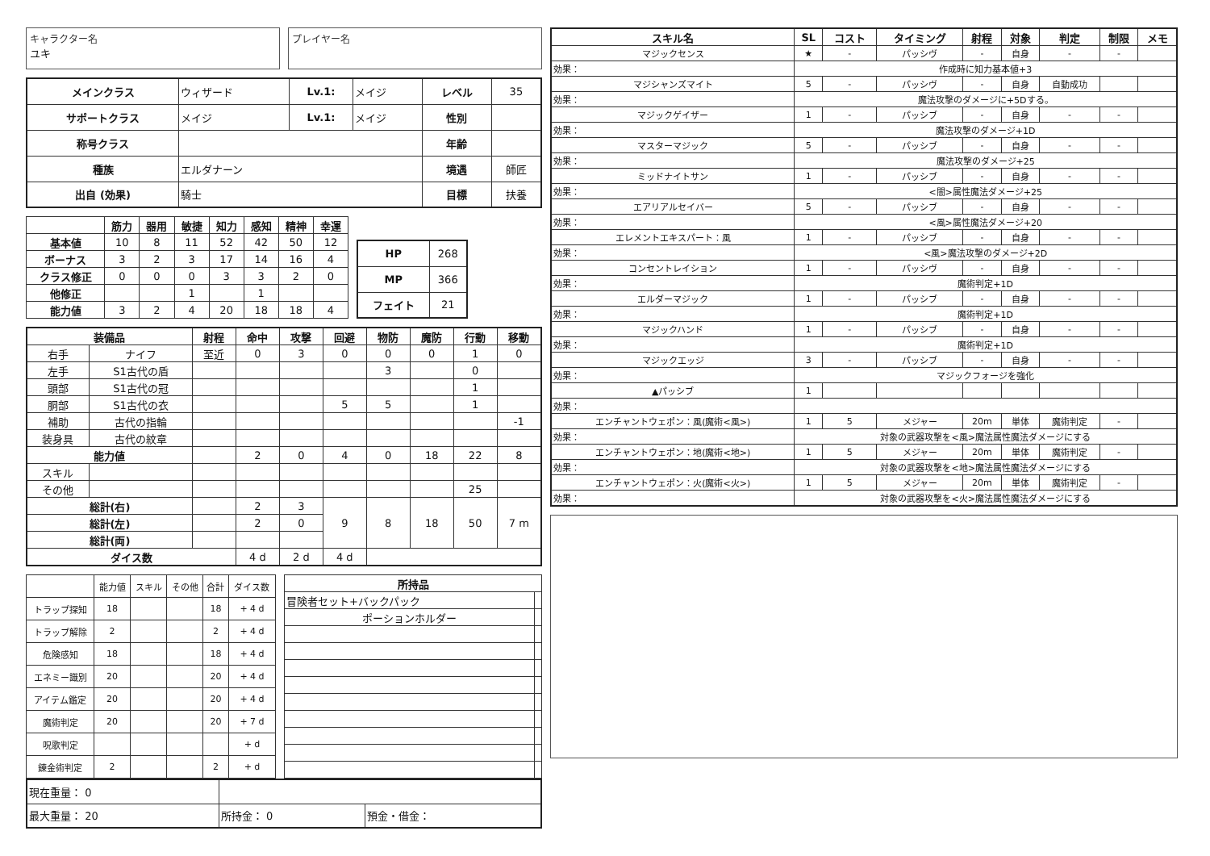キャラクター名
ユキ
プレイヤー名
| メインクラス | ウィザード | Lv.1: | メイジ | レベル | 35 |
| サポートクラス | メイジ | Lv.1: | メイジ | 性別 | |
| 称号クラス | | | | 年齢 | |
| 種族 | エルダナーン | | | 境遇 | 師匠 |
| 出自 (効果) | 騎士 | | | 目標 | 扶養 |
| | 筋力 | 器用 | 敏捷 | 知力 | 感知 | 精神 | 幸運 |
| --- | --- | --- | --- | --- | --- | --- | --- |
| 基本値 | 10 | 8 | 11 | 52 | 42 | 50 | 12 |
| ボーナス | 3 | 2 | 3 | 17 | 14 | 16 | 4 |
| クラス修正 | 0 | 0 | 0 | 3 | 3 | 2 | 0 |
| 他修正 | | | 1 | | 1 | | |
| 能力値 | 3 | 2 | 4 | 20 | 18 | 18 | 4 |
| HP | 268 |
| MP | 366 |
| フェイト | 21 |
| 装備品 | | 射程 | 命中 | 攻撃 | 回避 | 物防 | 魔防 | 行動 | 移動 |
| --- | --- | --- | --- | --- | --- | --- | --- | --- | --- |
| 右手 | ナイフ | 至近 | 0 | 3 | 0 | 0 | 0 | 1 | 0 |
| 左手 | S1古代の盾 | | | | | 3 | | 0 | |
| 頭部 | S1古代の冠 | | | | | | | 1 | |
| 胴部 | S1古代の衣 | | | | 5 | 5 | | 1 | |
| 補助 | 古代の指輪 | | | | | | | | -1 |
| 装身具 | 古代の紋章 | | | | | | | | |
| 能力値 | | | 2 | 0 | 4 | 0 | 18 | 22 | 8 |
| スキル | | | | | | | | | |
| その他 | | | | | | | | 25 | |
| 総計(右) | | | 2 | 3 | 9 | 8 | 18 | 50 | 7 m |
| 総計(左) | | | 2 | 0 | | | | | |
| 総計(両) | | | | | | | | | |
| ダイス数 | | | 4 d | 2 d | 4 d | | | | |
| | 能力値 | スキル | その他 | 合計 | ダイス数 |
| トラップ探知 | 18 | | | 18 | + 4 d |
| トラップ解除 | 2 | | | 2 | + 4 d |
| 危険感知 | 18 | | | 18 | + 4 d |
| エネミー識別 | 20 | | | 20 | + 4 d |
| アイテム鑑定 | 20 | | | 20 | + 4 d |
| 魔術判定 | 20 | | | 20 | + 7 d |
| 呪歌判定 | | | | | + d |
| 錬金術判定 | 2 | | | 2 | + d |
| 所持品 | |
| --- | --- |
| 冒険者セット+バックパック | |
| ポーションホルダー | |
| 現在重量： 0 | | |
| 最大重量： 20 | 所持金： 0 | 預金・借金： |
| スキル名 | SL | コスト | タイミング | 射程 | 対象 | 判定 | 制限 | メモ |
| --- | --- | --- | --- | --- | --- | --- | --- | --- |
| マジックセンス | ★ | - | パッシヴ | - | 自身 | - | - | |
| 効果： | 作成時に知力基本値+3 | | | | | | | |
| マジシャンズマイト | 5 | - | パッシヴ | - | 自身 | 自動成功 | | |
| 効果： | 魔法攻撃のダメージに+5Dする。 | | | | | | | |
| マジックゲイザー | 1 | - | パッシブ | - | 自身 | - | - | |
| 効果： | 魔法攻撃のダメージ+1D | | | | | | | |
| マスターマジック | 5 | - | パッシブ | - | 自身 | - | - | |
| 効果： | 魔法攻撃のダメージ+25 | | | | | | | |
| ミッドナイトサン | 1 | - | パッシブ | - | 自身 | - | - | |
| 効果： | <闇>属性魔法ダメージ+25 | | | | | | | |
| エアリアルセイバー | 5 | - | パッシブ | - | 自身 | - | - | |
| 効果： | <風>属性魔法ダメージ+20 | | | | | | | |
| エレメントエキスパート：風 | 1 | - | パッシブ | - | 自身 | - | - | |
| 効果： | <風>魔法攻撃のダメージ+2D | | | | | | | |
| コンセントレイション | 1 | - | パッシヴ | - | 自身 | - | - | |
| 効果： | 魔術判定+1D | | | | | | | |
| エルダーマジック | 1 | - | パッシブ | - | 自身 | - | - | |
| 効果： | 魔術判定+1D | | | | | | | |
| マジックハンド | 1 | - | パッシブ | - | 自身 | - | - | |
| 効果： | 魔術判定+1D | | | | | | | |
| マジックエッジ | 3 | - | パッシブ | - | 自身 | - | - | |
| 効果： | マジックフォージを強化 | | | | | | | |
| ▲パッシブ | 1 | | | | | | | |
| 効果： | | | | | | | | |
| エンチャントウェポン：風(魔術<風>) | 1 | 5 | メジャー | 20m | 単体 | 魔術判定 | - | |
| 効果： | 対象の武器攻撃を<風>魔法属性魔法ダメージにする | | | | | | | |
| エンチャントウェポン：地(魔術<地>) | 1 | 5 | メジャー | 20m | 単体 | 魔術判定 | - | |
| 効果： | 対象の武器攻撃を<地>魔法属性魔法ダメージにする | | | | | | | |
| エンチャントウェポン：火(魔術<火>) | 1 | 5 | メジャー | 20m | 単体 | 魔術判定 | - | |
| 効果： | 対象の武器攻撃を<火>魔法属性魔法ダメージにする | | | | | | | |